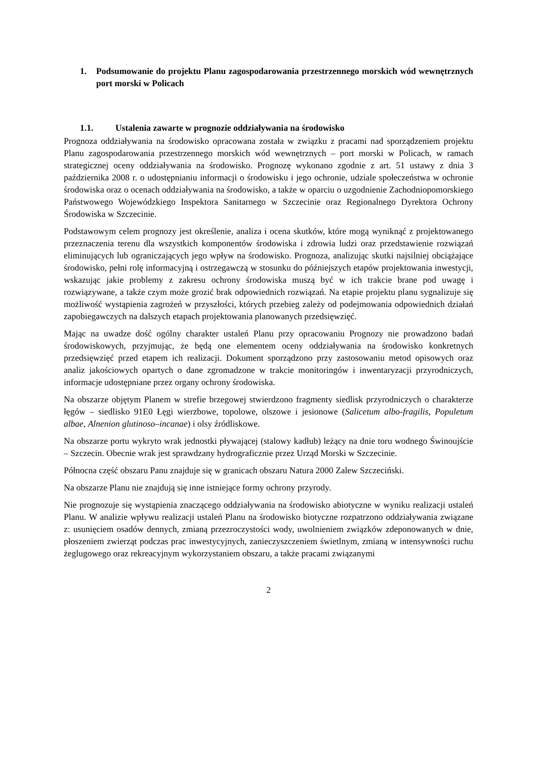1. Podsumowanie do projektu Planu zagospodarowania przestrzennego morskich wód wewnętrznych port morski w Policach
1.1. Ustalenia zawarte w prognozie oddziaływania na środowisko
Prognoza oddziaływania na środowisko opracowana została w związku z pracami nad sporządzeniem projektu Planu zagospodarowania przestrzennego morskich wód wewnętrznych – port morski w Policach, w ramach strategicznej oceny oddziaływania na środowisko. Prognozę wykonano zgodnie z art. 51 ustawy z dnia 3 października 2008 r. o udostępnianiu informacji o środowisku i jego ochronie, udziale społeczeństwa w ochronie środowiska oraz o ocenach oddziaływania na środowisko, a także w oparciu o uzgodnienie Zachodniopomorskiego Państwowego Wojewódzkiego Inspektora Sanitarnego w Szczecinie oraz Regionalnego Dyrektora Ochrony Środowiska w Szczecinie.
Podstawowym celem prognozy jest określenie, analiza i ocena skutków, które mogą wyniknąć z projektowanego przeznaczenia terenu dla wszystkich komponentów środowiska i zdrowia ludzi oraz przedstawienie rozwiązań eliminujących lub ograniczających jego wpływ na środowisko. Prognoza, analizując skutki najsilniej obciążające środowisko, pełni rolę informacyjną i ostrzegawczą w stosunku do późniejszych etapów projektowania inwestycji, wskazując jakie problemy z zakresu ochrony środowiska muszą być w ich trakcie brane pod uwagę i rozwiązywane, a także czym może grozić brak odpowiednich rozwiązań. Na etapie projektu planu sygnalizuje się możliwość wystąpienia zagrożeń w przyszłości, których przebieg zależy od podejmowania odpowiednich działań zapobiegawczych na dalszych etapach projektowania planowanych przedsięwzięć.
Mając na uwadze dość ogólny charakter ustaleń Planu przy opracowaniu Prognozy nie prowadzono badań środowiskowych, przyjmując, że będą one elementem oceny oddziaływania na środowisko konkretnych przedsięwzięć przed etapem ich realizacji. Dokument sporządzono przy zastosowaniu metod opisowych oraz analiz jakościowych opartych o dane zgromadzone w trakcie monitoringów i inwentaryzacji przyrodniczych, informacje udostępniane przez organy ochrony środowiska.
Na obszarze objętym Planem w strefie brzegowej stwierdzono fragmenty siedlisk przyrodniczych o charakterze łęgów – siedlisko 91E0 Łęgi wierzbowe, topolowe, olszowe i jesionowe (Salicetum albo-fragilis, Populetum albae, Alnenion glutinoso–incanae) i olsy źródliskowe.
Na obszarze portu wykryto wrak jednostki pływającej (stalowy kadłub) leżący na dnie toru wodnego Świnoujście – Szczecin. Obecnie wrak jest sprawdzany hydrograficznie przez Urząd Morski w Szczecinie.
Północna część obszaru Panu znajduje się w granicach obszaru Natura 2000 Zalew Szczeciński.
Na obszarze Planu nie znajdują się inne istniejące formy ochrony przyrody.
Nie prognozuje się wystąpienia znaczącego oddziaływania na środowisko abiotyczne w wyniku realizacji ustaleń Planu. W analizie wpływu realizacji ustaleń Planu na środowisko biotyczne rozpatrzono oddziaływania związane z: usunięciem osadów dennych, zmianą przezroczystości wody, uwolnieniem związków zdeponowanych w dnie, płoszeniem zwierząt podczas prac inwestycyjnych, zanieczyszczeniem świetlnym, zmianą w intensywności ruchu żeglugowego oraz rekreacyjnym wykorzystaniem obszaru, a także pracami związanymi
2